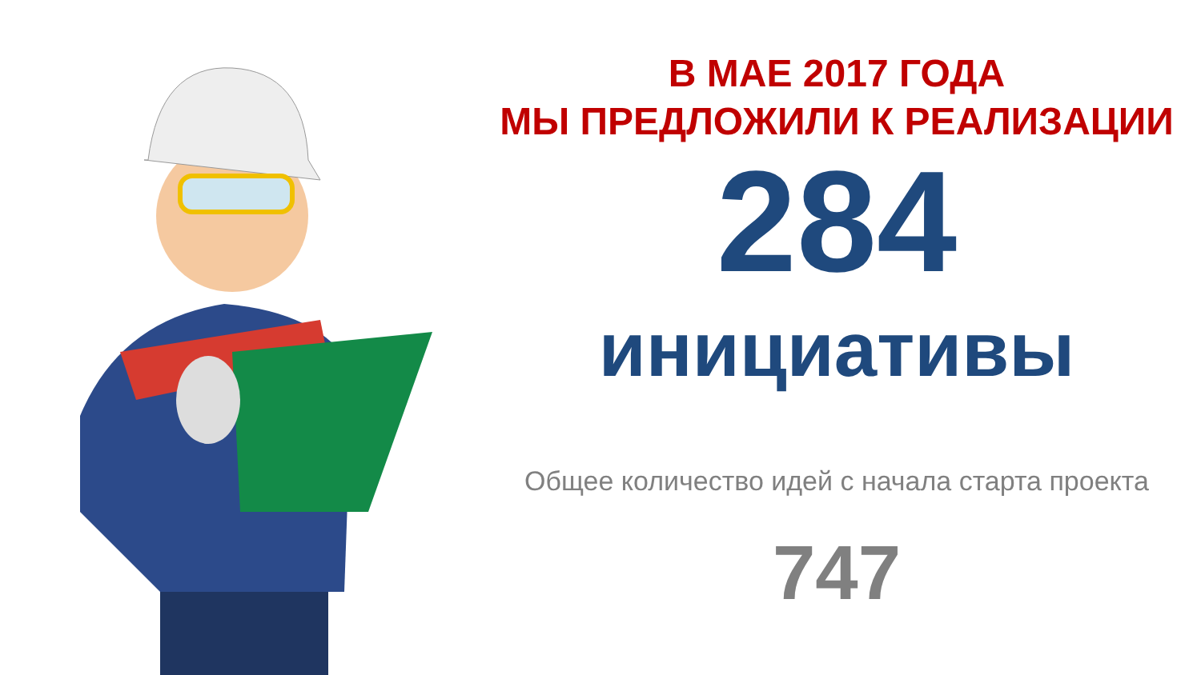В МАЕ 2017 ГОДА
МЫ ПРЕДЛОЖИЛИ К РЕАЛИЗАЦИИ
284
инициативы
Общее количество идей с начала старта проекта
747